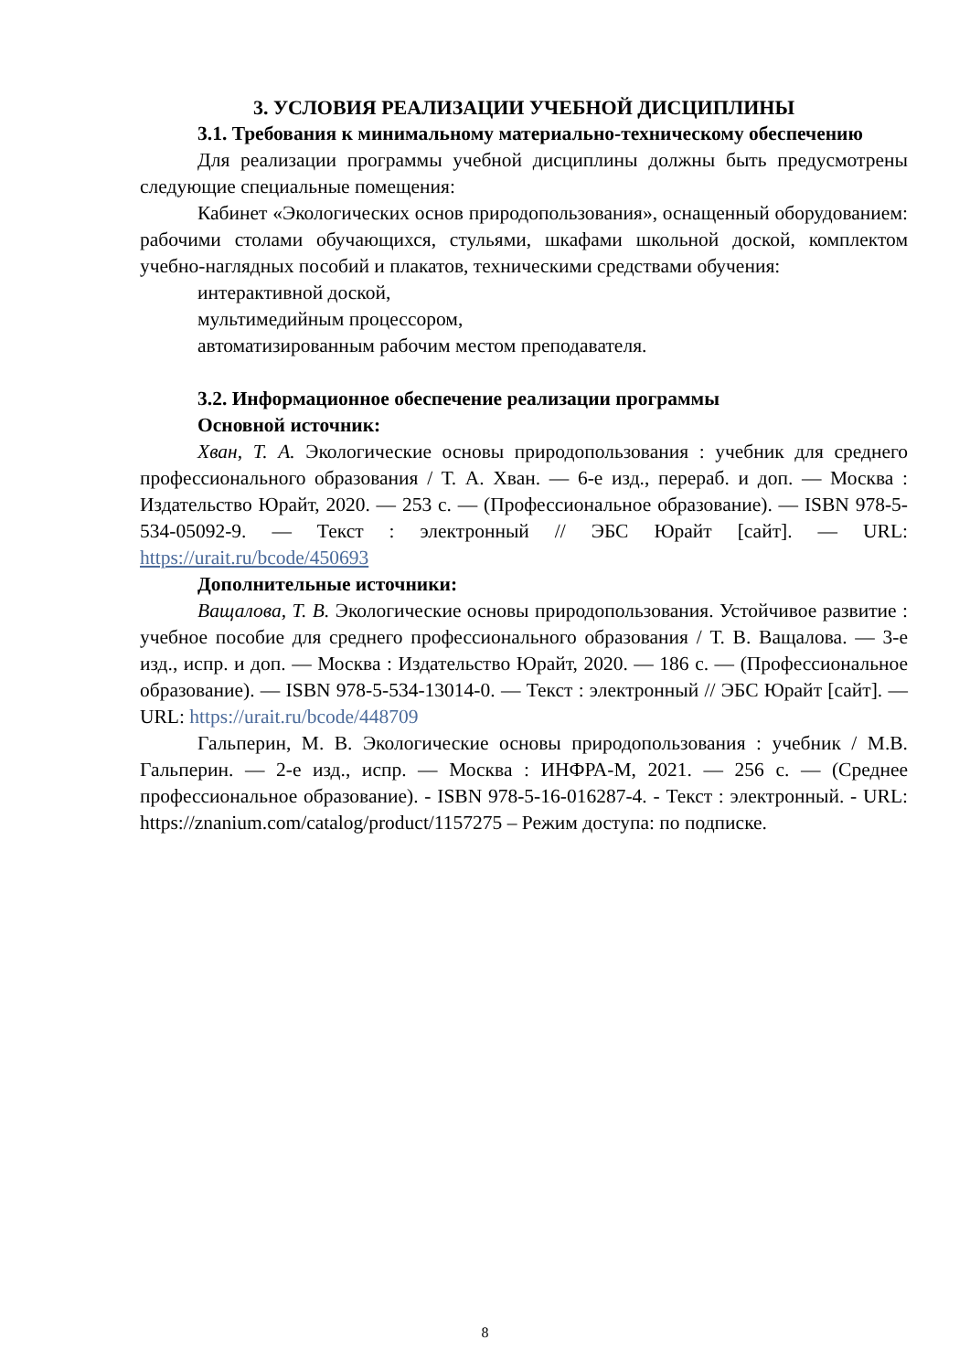3. УСЛОВИЯ РЕАЛИЗАЦИИ УЧЕБНОЙ ДИСЦИПЛИНЫ
3.1. Требования к минимальному материально-техническому обеспечению
Для реализации программы учебной дисциплины должны быть предусмотрены следующие специальные помещения:
Кабинет «Экологических основ природопользования», оснащенный оборудованием: рабочими столами обучающихся, стульями, шкафами школьной доской, комплектом учебно-наглядных пособий и плакатов, техническими средствами обучения:
интерактивной доской,
мультимедийным процессором,
автоматизированным рабочим местом преподавателя.
3.2. Информационное обеспечение реализации программы
Основной источник:
Хван, Т. А. Экологические основы природопользования : учебник для среднего профессионального образования / Т. А. Хван. — 6-е изд., перераб. и доп. — Москва : Издательство Юрайт, 2020. — 253 с. — (Профессиональное образование). — ISBN 978-5-534-05092-9. — Текст : электронный // ЭБС Юрайт [сайт]. — URL: https://urait.ru/bcode/450693
Дополнительные источники:
Ващалова, Т. В. Экологические основы природопользования. Устойчивое развитие : учебное пособие для среднего профессионального образования / Т. В. Ващалова. — 3-е изд., испр. и доп. — Москва : Издательство Юрайт, 2020. — 186 с. — (Профессиональное образование). — ISBN 978-5-534-13014-0. — Текст : электронный // ЭБС Юрайт [сайт]. — URL: https://urait.ru/bcode/448709
Гальперин, М. В. Экологические основы природопользования : учебник / М.В. Гальперин. — 2-е изд., испр. — Москва : ИНФРА-М, 2021. — 256 с. — (Среднее профессиональное образование). - ISBN 978-5-16-016287-4. - Текст : электронный. - URL: https://znanium.com/catalog/product/1157275 – Режим доступа: по подписке.
8